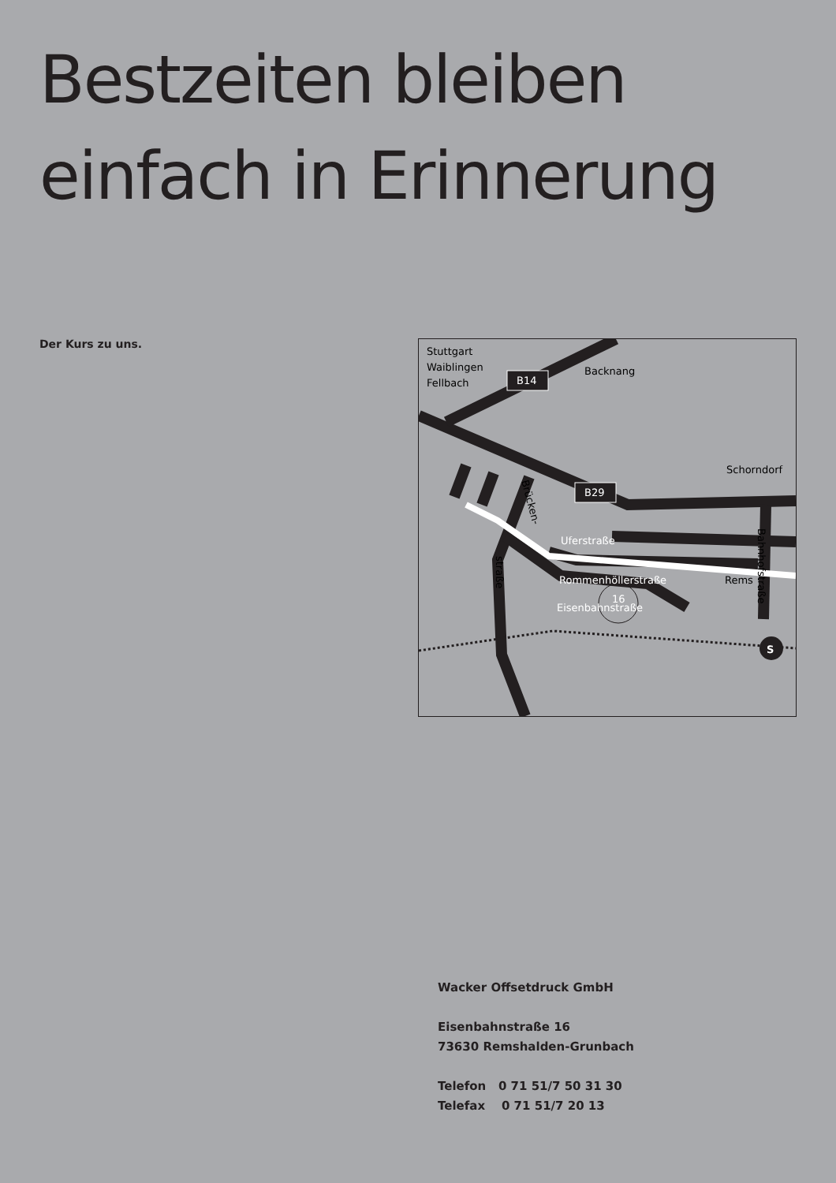Bestzeiten bleiben
einfach in Erinnerung
Der Kurs zu uns.
S
B14
B29
Stuttgart
Waiblingen
Fellbach
Backnang
Schorndorf
Uferstraße
Rommenhöllerstraße
Eisenbahnstraße
16
Rems
Brücken-
straße
Bahnhofstraße
Wacker Offsetdruck GmbH
Eisenbahnstraße 16
73630 Remshalden-Grunbach
Telefon 0 71 51/7 50 31 30
Telefax 0 71 51/7 20 13